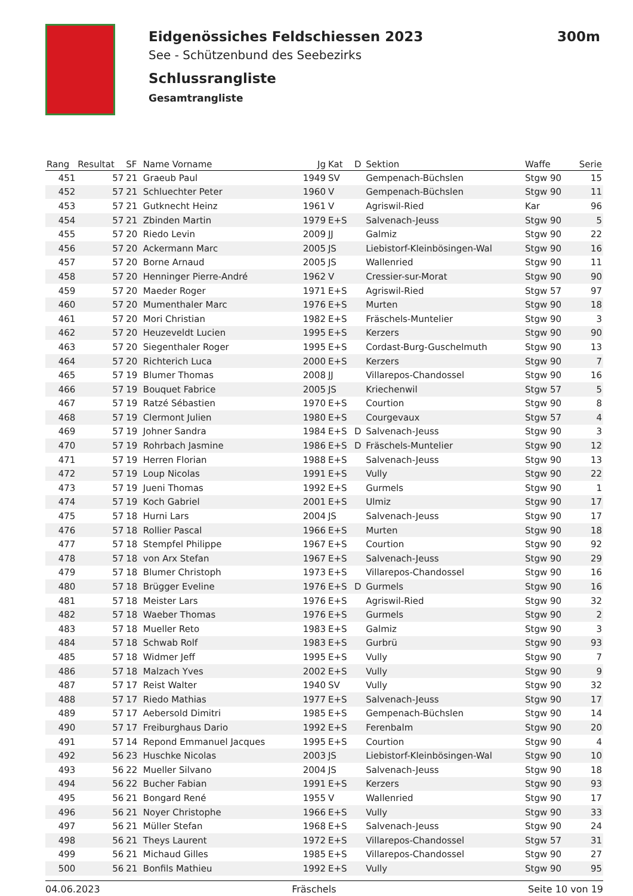Eidgenössiches Feldschiessen 2023 300m
See - Schützenbund des Seebezirks
Schlussrangliste
Gesamtrangliste
| Rang | Resultat | SF | Name Vorname | Jg | Kat | D | Sektion | Waffe | Serie |
| --- | --- | --- | --- | --- | --- | --- | --- | --- | --- |
| 451 | 57 | 21 | Graeub Paul | 1949 | SV | | Gempenach-Büchslen | Stgw 90 | 15 |
| 452 | 57 | 21 | Schluechter Peter | 1960 | V | | Gempenach-Büchslen | Stgw 90 | 11 |
| 453 | 57 | 21 | Gutknecht Heinz | 1961 | V | | Agriswil-Ried | Kar | 96 |
| 454 | 57 | 21 | Zbinden Martin | 1979 | E+S | | Salvenach-Jeuss | Stgw 90 | 5 |
| 455 | 57 | 20 | Riedo Levin | 2009 | JJ | | Galmiz | Stgw 90 | 22 |
| 456 | 57 | 20 | Ackermann Marc | 2005 | JS | | Liebistorf-Kleinbösingen-Wal | Stgw 90 | 16 |
| 457 | 57 | 20 | Borne Arnaud | 2005 | JS | | Wallenried | Stgw 90 | 11 |
| 458 | 57 | 20 | Henninger Pierre-André | 1962 | V | | Cressier-sur-Morat | Stgw 90 | 90 |
| 459 | 57 | 20 | Maeder Roger | 1971 | E+S | | Agriswil-Ried | Stgw 57 | 97 |
| 460 | 57 | 20 | Mumenthaler Marc | 1976 | E+S | | Murten | Stgw 90 | 18 |
| 461 | 57 | 20 | Mori Christian | 1982 | E+S | | Fräschels-Muntelier | Stgw 90 | 3 |
| 462 | 57 | 20 | Heuzeveldt Lucien | 1995 | E+S | | Kerzers | Stgw 90 | 90 |
| 463 | 57 | 20 | Siegenthaler Roger | 1995 | E+S | | Cordast-Burg-Guschelmuth | Stgw 90 | 13 |
| 464 | 57 | 20 | Richterich Luca | 2000 | E+S | | Kerzers | Stgw 90 | 7 |
| 465 | 57 | 19 | Blumer Thomas | 2008 | JJ | | Villarepos-Chandossel | Stgw 90 | 16 |
| 466 | 57 | 19 | Bouquet Fabrice | 2005 | JS | | Kriechenwil | Stgw 57 | 5 |
| 467 | 57 | 19 | Ratzé Sébastien | 1970 | E+S | | Courtion | Stgw 90 | 8 |
| 468 | 57 | 19 | Clermont Julien | 1980 | E+S | | Courgevaux | Stgw 57 | 4 |
| 469 | 57 | 19 | Johner Sandra | 1984 | E+S | D | Salvenach-Jeuss | Stgw 90 | 3 |
| 470 | 57 | 19 | Rohrbach Jasmine | 1986 | E+S | D | Fräschels-Muntelier | Stgw 90 | 12 |
| 471 | 57 | 19 | Herren Florian | 1988 | E+S | | Salvenach-Jeuss | Stgw 90 | 13 |
| 472 | 57 | 19 | Loup Nicolas | 1991 | E+S | | Vully | Stgw 90 | 22 |
| 473 | 57 | 19 | Jueni Thomas | 1992 | E+S | | Gurmels | Stgw 90 | 1 |
| 474 | 57 | 19 | Koch Gabriel | 2001 | E+S | | Ulmiz | Stgw 90 | 17 |
| 475 | 57 | 18 | Hurni Lars | 2004 | JS | | Salvenach-Jeuss | Stgw 90 | 17 |
| 476 | 57 | 18 | Rollier Pascal | 1966 | E+S | | Murten | Stgw 90 | 18 |
| 477 | 57 | 18 | Stempfel Philippe | 1967 | E+S | | Courtion | Stgw 90 | 92 |
| 478 | 57 | 18 | von Arx Stefan | 1967 | E+S | | Salvenach-Jeuss | Stgw 90 | 29 |
| 479 | 57 | 18 | Blumer Christoph | 1973 | E+S | | Villarepos-Chandossel | Stgw 90 | 16 |
| 480 | 57 | 18 | Brügger Eveline | 1976 | E+S | D | Gurmels | Stgw 90 | 16 |
| 481 | 57 | 18 | Meister Lars | 1976 | E+S | | Agriswil-Ried | Stgw 90 | 32 |
| 482 | 57 | 18 | Waeber Thomas | 1976 | E+S | | Gurmels | Stgw 90 | 2 |
| 483 | 57 | 18 | Mueller Reto | 1983 | E+S | | Galmiz | Stgw 90 | 3 |
| 484 | 57 | 18 | Schwab Rolf | 1983 | E+S | | Gurbrü | Stgw 90 | 93 |
| 485 | 57 | 18 | Widmer Jeff | 1995 | E+S | | Vully | Stgw 90 | 7 |
| 486 | 57 | 18 | Malzach Yves | 2002 | E+S | | Vully | Stgw 90 | 9 |
| 487 | 57 | 17 | Reist Walter | 1940 | SV | | Vully | Stgw 90 | 32 |
| 488 | 57 | 17 | Riedo Mathias | 1977 | E+S | | Salvenach-Jeuss | Stgw 90 | 17 |
| 489 | 57 | 17 | Aebersold Dimitri | 1985 | E+S | | Gempenach-Büchslen | Stgw 90 | 14 |
| 490 | 57 | 17 | Freiburghaus Dario | 1992 | E+S | | Ferenbalm | Stgw 90 | 20 |
| 491 | 57 | 14 | Repond Emmanuel Jacques | 1995 | E+S | | Courtion | Stgw 90 | 4 |
| 492 | 56 | 23 | Huschke Nicolas | 2003 | JS | | Liebistorf-Kleinbösingen-Wal | Stgw 90 | 10 |
| 493 | 56 | 22 | Mueller Silvano | 2004 | JS | | Salvenach-Jeuss | Stgw 90 | 18 |
| 494 | 56 | 22 | Bucher Fabian | 1991 | E+S | | Kerzers | Stgw 90 | 93 |
| 495 | 56 | 21 | Bongard René | 1955 | V | | Wallenried | Stgw 90 | 17 |
| 496 | 56 | 21 | Noyer Christophe | 1966 | E+S | | Vully | Stgw 90 | 33 |
| 497 | 56 | 21 | Müller Stefan | 1968 | E+S | | Salvenach-Jeuss | Stgw 90 | 24 |
| 498 | 56 | 21 | Theys Laurent | 1972 | E+S | | Villarepos-Chandossel | Stgw 57 | 31 |
| 499 | 56 | 21 | Michaud Gilles | 1985 | E+S | | Villarepos-Chandossel | Stgw 90 | 27 |
| 500 | 56 | 21 | Bonfils Mathieu | 1992 | E+S | | Vully | Stgw 90 | 95 |
04.06.2023 Fräschels Seite 10 von 19